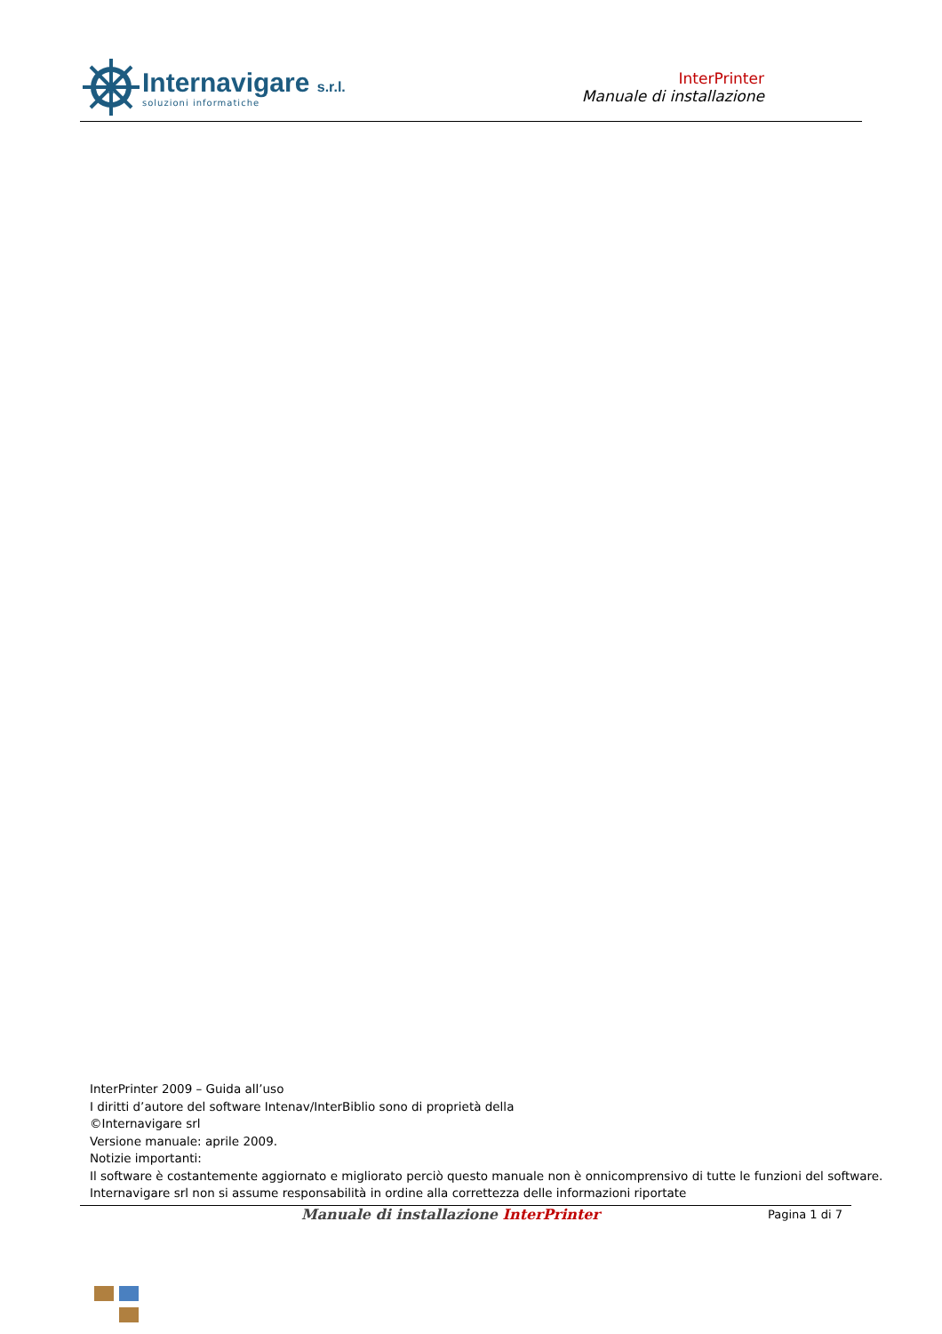@
Internavigare s.r.l.
soluzioni informatiche
InterPrinter
Manuale di installazione
InterPrinter 2009 – Guida all’uso
I diritti d’autore del software Intenav/InterBiblio sono di proprietà della
©Internavigare srl
Versione manuale: aprile 2009.
Notizie importanti:
Il software è costantemente aggiornato e migliorato perciò questo manuale non è onnicomprensivo di tutte le funzioni del software.
Internavigare srl non si assume responsabilità in ordine alla correttezza delle informazioni riportate
Manuale di installazione InterPrinter
Pagina 1 di 7